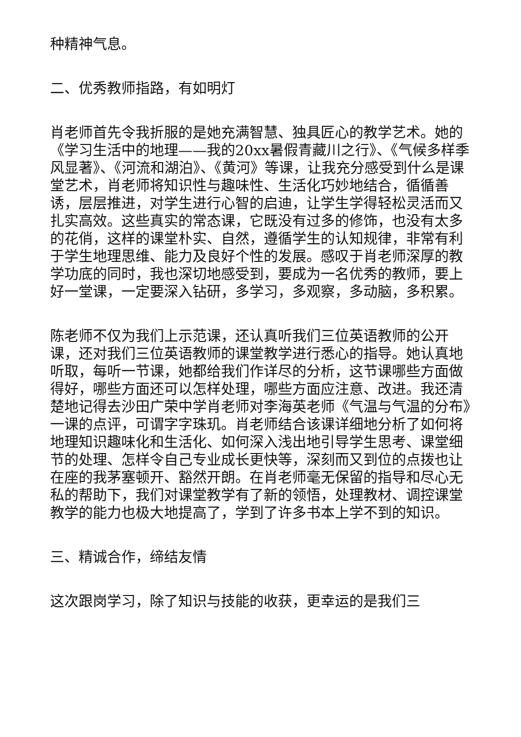种精神气息。
二、优秀教师指路，有如明灯
肖老师首先令我折服的是她充满智慧、独具匠心的教学艺术。她的《学习生活中的地理——我的20xx暑假青藏川之行》、《气候多样季风显著》、《河流和湖泊》、《黄河》等课，让我充分感受到什么是课堂艺术，肖老师将知识性与趣味性、生活化巧妙地结合，循循善诱，层层推进，对学生进行心智的启迪，让学生学得轻松灵活而又扎实高效。这些真实的常态课，它既没有过多的修饰，也没有太多的花俏，这样的课堂朴实、自然，遵循学生的认知规律，非常有利于学生地理思维、能力及良好个性的发展。感叹于肖老师深厚的教学功底的同时，我也深切地感受到，要成为一名优秀的教师，要上好一堂课，一定要深入钻研，多学习，多观察，多动脑，多积累。
陈老师不仅为我们上示范课，还认真听我们三位英语教师的公开课，还对我们三位英语教师的课堂教学进行悉心的指导。她认真地听取，每听一节课，她都给我们作详尽的分析，这节课哪些方面做得好，哪些方面还可以怎样处理，哪些方面应注意、改进。我还清楚地记得去沙田广荣中学肖老师对李海英老师《气温与气温的分布》一课的点评，可谓字字珠玑。肖老师结合该课详细地分析了如何将地理知识趣味化和生活化、如何深入浅出地引导学生思考、课堂细节的处理、怎样令自己专业成长更快等，深刻而又到位的点拨也让在座的我茅塞顿开、豁然开朗。在肖老师毫无保留的指导和尽心无私的帮助下，我们对课堂教学有了新的领悟，处理教材、调控课堂教学的能力也极大地提高了，学到了许多书本上学不到的知识。
三、精诚合作，缔结友情
这次跟岗学习，除了知识与技能的收获，更幸运的是我们三